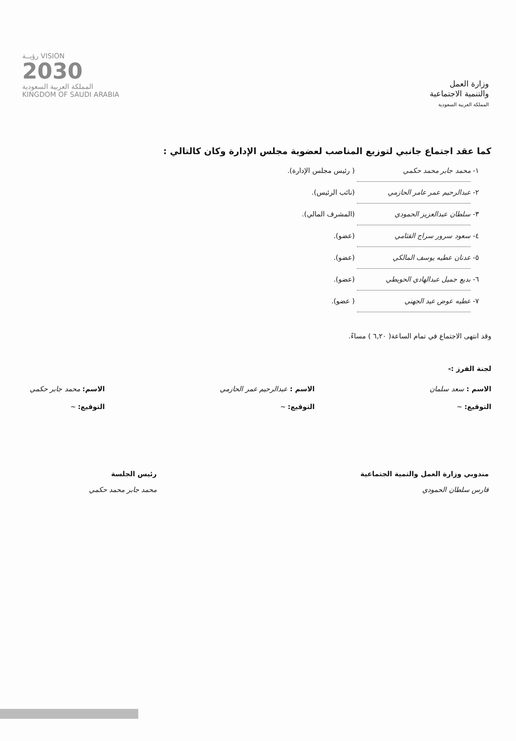وزارة العمل
والتنمية الاجتماعية
المملكة العربية السعودية
رؤيــة VISION
2030
المملكة العربية السعودية
KINGDOM OF SAUDI ARABIA
كما عقد اجتماع جانبي لتوزيع المناصب لعضوية مجلس الإدارة وكان كالتالي :
١- محمد جابر محمد حكمي ( رئيس مجلس الإدارة).
٢- عبدالرحيم عمر عامر الحازمي (نائب الرئيس).
٣- سلطان عبدالعزيز الحمودي (المشرف المالي).
٤- سعود سرور سراج القثامي (عضو).
٥- عدنان عطيه يوسف المالكي (عضو).
٦- بديع جميل عبدالهادي الحويطي (عضو).
٧- عطيه عوض عيد الجهني ( عضو).
وقد انتهى الاجتماع في تمام الساعة( ٦,٢٠ ) مساءً.
لجنة الفرز :-
الاسم : سعد سلمان
التوقيع: ~
الاسم : عبدالرحيم عمر الحازمي
التوقيع: ~
الاسم: محمد جابر حكمي
التوقيع: ~
مندوبي وزارة العمل والتمية الجتماعية
فارس سلطان الحمودي
رئيس الجلسة
محمد جابر محمد حكمي